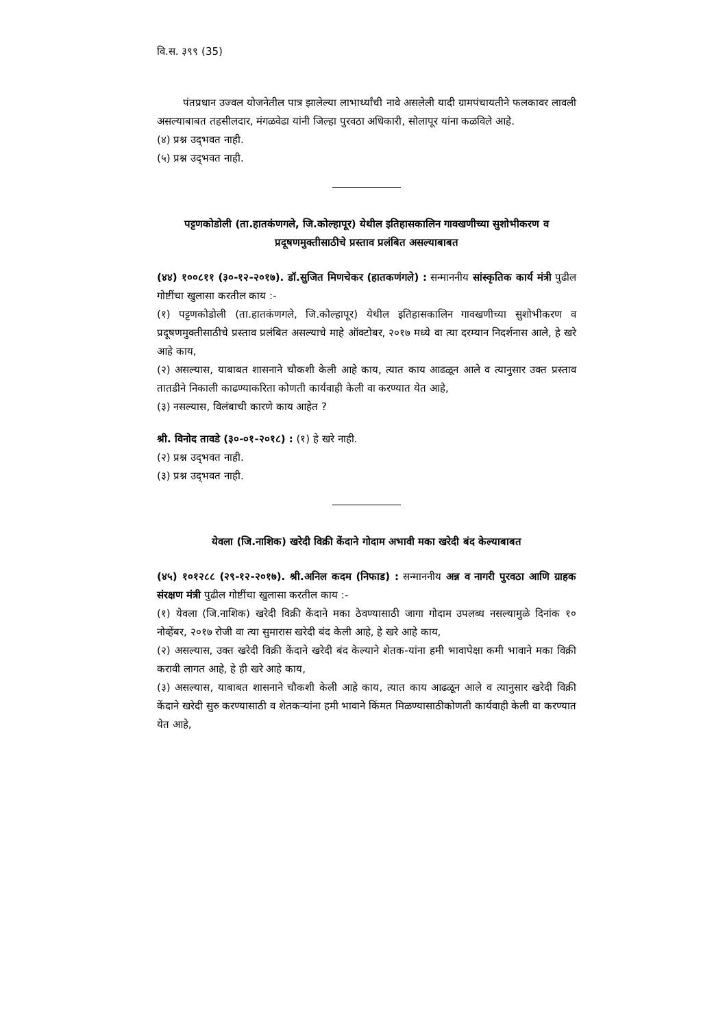वि.स. ३९९ (35)
पंतप्रधान उज्वल योजनेतील पात्र झालेल्या लाभार्थ्यांची नावे असलेली यादी ग्रामपंचायतीने फलकावर लावली असल्याबाबत तहसीलदार, मंगळवेढा यांनी जिल्हा पुरवठा अधिकारी, सोलापूर यांना कळविले आहे.
(४) प्रश्न उद्‌भवत नाही.
(५) प्रश्न उद्‌भवत नाही.
पट्टणकोडोली (ता.हातकंणगले, जि.कोल्हापूर) येथील इतिहासकालिन गावखणीच्या सुशोभीकरण व प्रदूषणमुक्तीसाठीचे प्रस्ताव प्रलंबित असल्याबाबत
(४४) १००८११ (३०-१२-२०१७). डॉ.सुजित मिणचेकर (हातकणंगले) : सन्माननीय सांस्कृतिक कार्य मंत्री पुढील गोष्टींचा खुलासा करतील काय :-
(१) पट्टणकोडोली (ता.हातकंणगले, जि.कोल्हापूर) येथील इतिहासकालिन गावखणीच्या सुशोभीकरण व प्रदूषणमुक्तीसाठीचे प्रस्ताव प्रलंबित असल्याचे माहे ऑक्टोबर, २०१७ मध्ये वा त्या दरम्यान निदर्शनास आले, हे खरे आहे काय,
(२) असल्यास, याबाबत शासनाने चौकशी केली आहे काय, त्यात काय आढळून आले व त्यानुसार उक्त प्रस्ताव तातडीने निकाली काढण्याकरिता कोणती कार्यवाही केली वा करण्यात येत आहे,
(३) नसल्यास, विलंबाची कारणे काय आहेत ?
श्री. विनोद तावडे (३०-०१-२०१८) : (१) हे खरे नाही.
(२) प्रश्न उद्‌भवत नाही.
(३) प्रश्न उद्‌भवत नाही.
येवला (जि.नाशिक) खरेदी विक्री केंदाने गोदाम अभावी मका खरेदी बंद केल्याबाबत
(४५) १०१२८८ (२९-१२-२०१७). श्री.अनिल कदम (निफाड) : सन्माननीय अन्न व नागरी पुरवठा आणि ग्राहक संरक्षण मंत्री पुढील गोष्टींचा खुलासा करतील काय :-
(१) येवला (जि.नाशिक) खरेदी विक्री केंदाने मका ठेवण्यासाठी जागा गोदाम उपलब्ध नसल्यामुळे दिनांक १० नोव्हेंबर, २०१७ रोजी वा त्या सुमारास खरेदी बंद केली आहे, हे खरे आहे काय,
(२) असल्यास, उक्त खरेदी विक्री केंदाने खरेदी बंद केल्याने शेतक-यांना हमी भावापेक्षा कमी भावाने मका विक्री करावी लागत आहे, हे ही खरे आहे काय,
(३) असल्यास, याबाबत शासनाने चौकशी केली आहे काय, त्यात काय आढळून आले व त्यानुसार खरेदी विक्री केंदाने खरेदी सुरु करण्यासाठी व शेतकऱ्यांना हमी भावाने किंमत मिळण्यासाठीकोणती कार्यवाही केली वा करण्यात येत आहे,